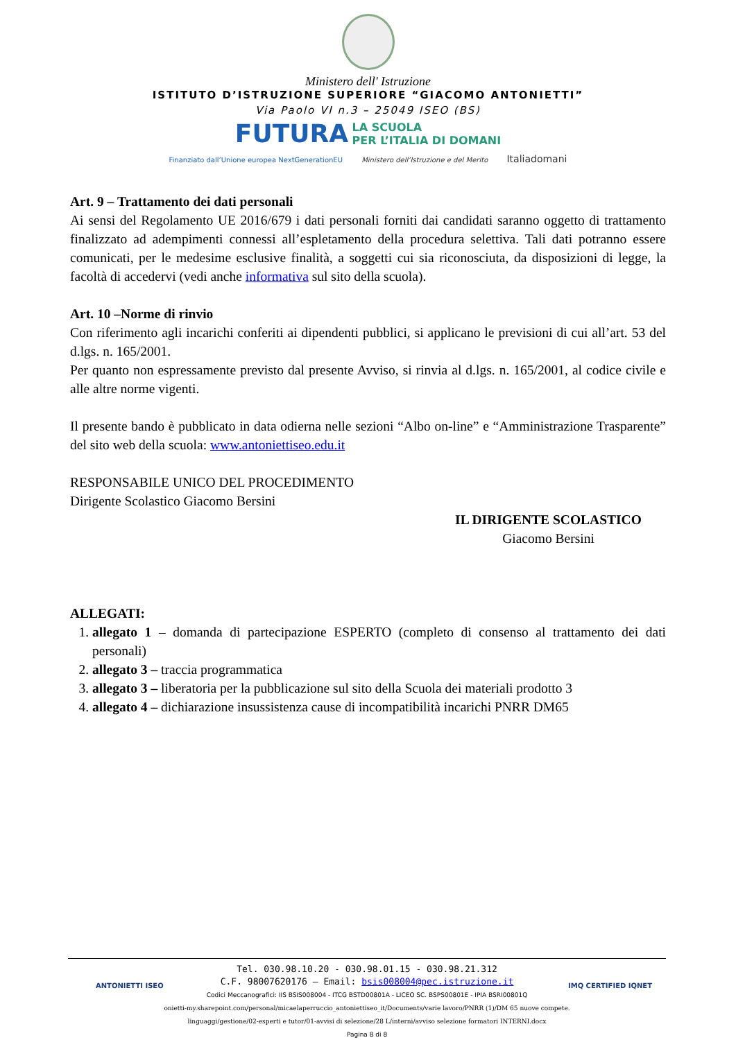Ministero dell' Istruzione
ISTITUTO D’ISTRUZIONE SUPERIORE “GIACOMO ANTONIETTI”
Via Paolo VI n.3 – 25049 ISEO (BS)
FUTURA LA SCUOLA
PER L’ITALIA DI DOMANI
Finanziato dall’Unione europea NextGenerationEU Ministero dell’Istruzione e del Merito Italiadomani
Art. 9 – Trattamento dei dati personali
Ai sensi del Regolamento UE 2016/679 i dati personali forniti dai candidati saranno oggetto di trattamento finalizzato ad adempimenti connessi all’espletamento della procedura selettiva. Tali dati potranno essere comunicati, per le medesime esclusive finalità, a soggetti cui sia riconosciuta, da disposizioni di legge, la facoltà di accedervi (vedi anche informativa sul sito della scuola).
Art. 10 –Norme di rinvio
Con riferimento agli incarichi conferiti ai dipendenti pubblici, si applicano le previsioni di cui all’art. 53 del d.lgs. n. 165/2001.
Per quanto non espressamente previsto dal presente Avviso, si rinvia al d.lgs. n. 165/2001, al codice civile e alle altre norme vigenti.
Il presente bando è pubblicato in data odierna nelle sezioni “Albo on-line” e “Amministrazione Trasparente” del sito web della scuola: www.antoniettiseo.edu.it
RESPONSABILE UNICO DEL PROCEDIMENTO
Dirigente Scolastico Giacomo Bersini
IL DIRIGENTE SCOLASTICO
Giacomo Bersini
ALLEGATI:
1. allegato 1 – domanda di partecipazione ESPERTO (completo di consenso al trattamento dei dati personali)
2. allegato 3 – traccia programmatica
3. allegato 3 – liberatoria per la pubblicazione sul sito della Scuola dei materiali prodotto 3
4. allegato 4 – dichiarazione insussistenza cause di incompatibilità incarichi PNRR DM65
ANTONIETTI ISEO IMQ CERTIFIED IQNET
Tel. 030.98.10.20 - 030.98.01.15 - 030.98.21.312
C.F. 98007620176 – Email: bsis008004@pec.istruzione.it
Codici Meccanografici: IIS BSIS008004 - ITCG BSTD00801A - LICEO SC. BSPS00801E - IPIA BSRI00801Q
onietti-my.sharepoint.com/personal/micaelaperruccio_antoniettiseo_it/Documents/varie lavoro/PNRR (1)/DM 65 nuove compete.
linguaggi/gestione/02-esperti e tutor/01-avvisi di selezione/28 L/interni/avviso selezione formatori INTERNI.docx
Pagina 8 di 8